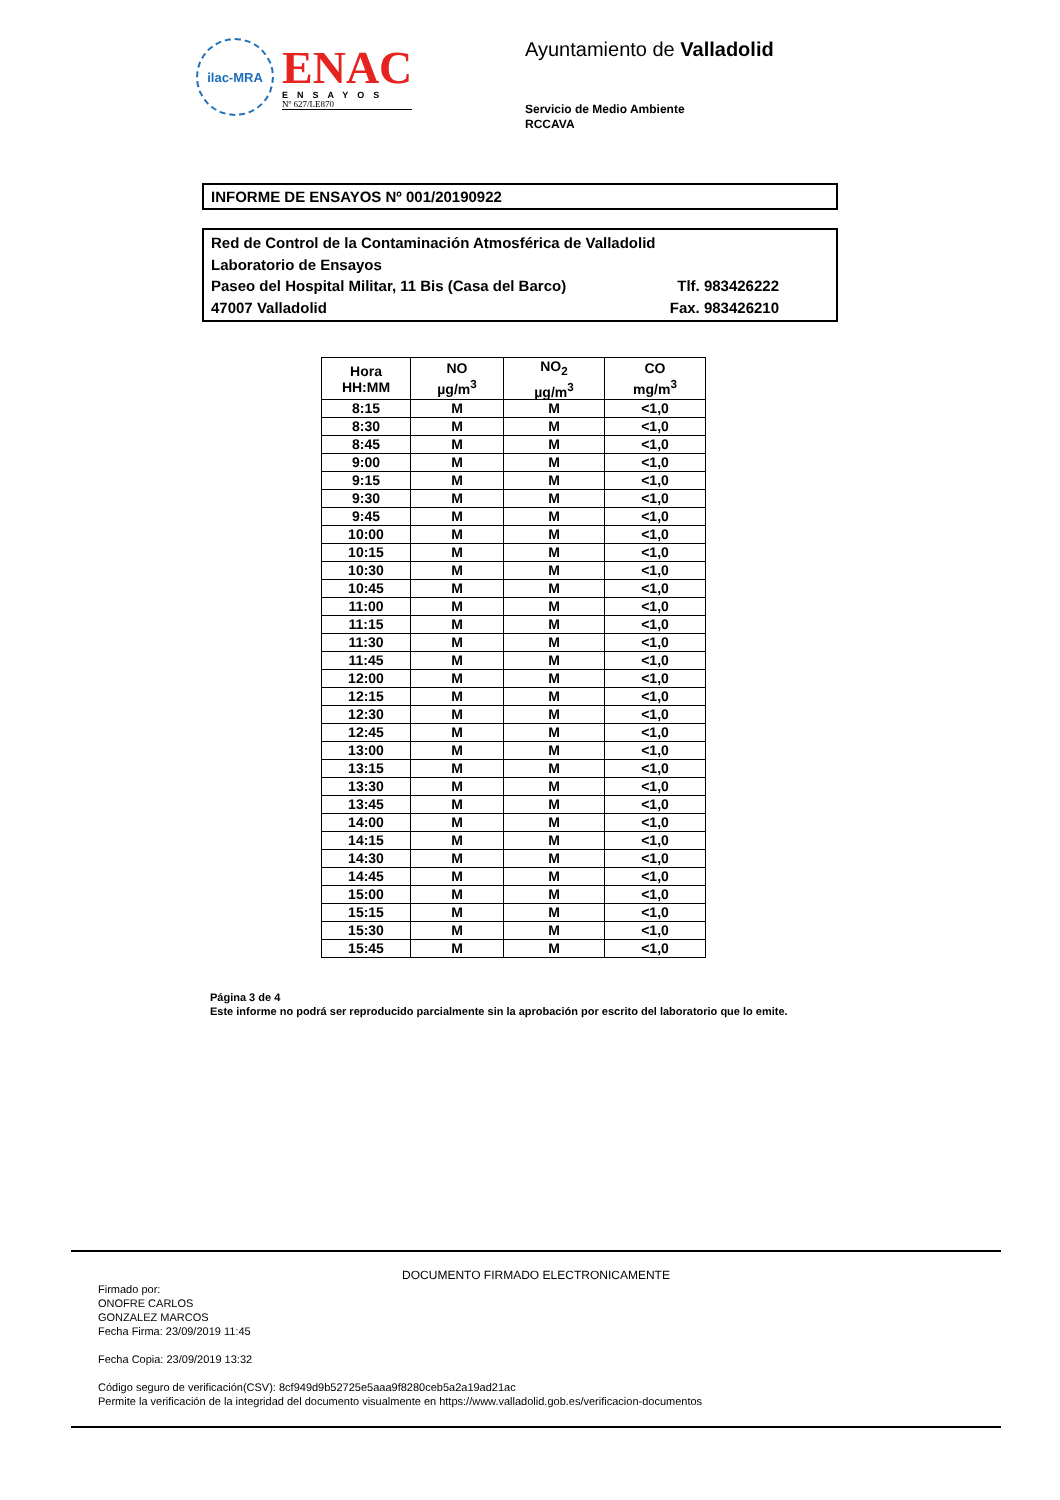ilac-MRA
ENAC
ENSAYOS
Nº 627/LE870
Ayuntamiento de Valladolid
Servicio de Medio Ambiente
RCCAVA
INFORME DE ENSAYOS Nº 001/20190922
Red de Control de la Contaminación Atmosférica de Valladolid
Laboratorio de Ensayos
Paseo del Hospital Militar, 11 Bis (Casa del Barco) Tlf. 983426222
47007 Valladolid Fax. 983426210
| Hora HH:MM | NO µg/m<sup>3</sup> | NO<sub>2</sub> µg/m<sup>3</sup> | CO mg/m<sup>3</sup> |
| --- | --- | --- | --- |
| 8:15 | M | M | <1,0 |
| 8:30 | M | M | <1,0 |
| 8:45 | M | M | <1,0 |
| 9:00 | M | M | <1,0 |
| 9:15 | M | M | <1,0 |
| 9:30 | M | M | <1,0 |
| 9:45 | M | M | <1,0 |
| 10:00 | M | M | <1,0 |
| 10:15 | M | M | <1,0 |
| 10:30 | M | M | <1,0 |
| 10:45 | M | M | <1,0 |
| 11:00 | M | M | <1,0 |
| 11:15 | M | M | <1,0 |
| 11:30 | M | M | <1,0 |
| 11:45 | M | M | <1,0 |
| 12:00 | M | M | <1,0 |
| 12:15 | M | M | <1,0 |
| 12:30 | M | M | <1,0 |
| 12:45 | M | M | <1,0 |
| 13:00 | M | M | <1,0 |
| 13:15 | M | M | <1,0 |
| 13:30 | M | M | <1,0 |
| 13:45 | M | M | <1,0 |
| 14:00 | M | M | <1,0 |
| 14:15 | M | M | <1,0 |
| 14:30 | M | M | <1,0 |
| 14:45 | M | M | <1,0 |
| 15:00 | M | M | <1,0 |
| 15:15 | M | M | <1,0 |
| 15:30 | M | M | <1,0 |
| 15:45 | M | M | <1,0 |
Página 3 de 4
Este informe no podrá ser reproducido parcialmente sin la aprobación por escrito del laboratorio que lo emite.
DOCUMENTO FIRMADO ELECTRONICAMENTE
Firmado por:
ONOFRE CARLOS
GONZALEZ MARCOS
Fecha Firma: 23/09/2019 11:45
Fecha Copia: 23/09/2019 13:32
Código seguro de verificación(CSV): 8cf949d9b52725e5aaa9f8280ceb5a2a19ad21ac
Permite la verificación de la integridad del documento visualmente en https://www.valladolid.gob.es/verificacion-documentos